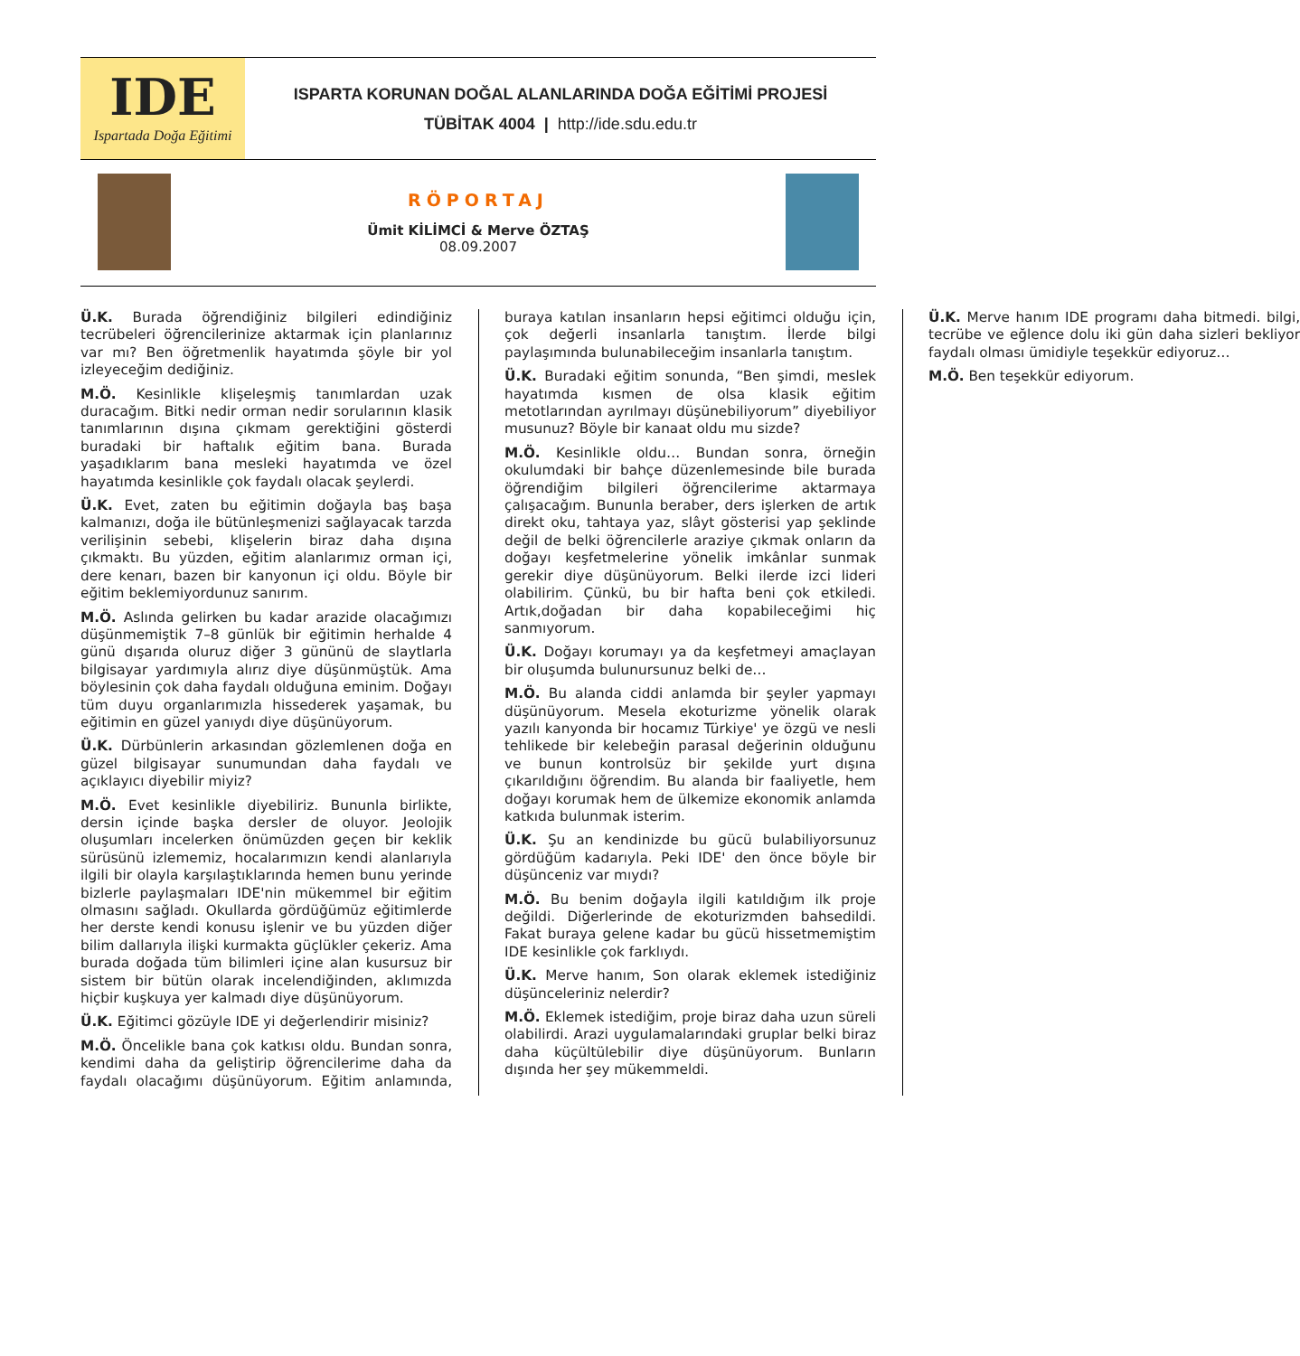IDE
Ispartada Doğa Eğitimi
ISPARTA KORUNAN DOĞAL ALANLARINDA DOĞA EĞİTİMİ PROJESİ
TÜBİTAK 4004 | http://ide.sdu.edu.tr
RÖPORTAJ
Ümit KİLİMCİ & Merve ÖZTAŞ
08.09.2007
Ü.K. Burada öğrendiğiniz bilgileri edindiğiniz tecrübeleri öğrencilerinize aktarmak için planlarınız var mı? Ben öğretmenlik hayatımda şöyle bir yol izleyeceğim dediğiniz.
M.Ö. Kesinlikle klişeleşmiş tanımlardan uzak duracağım. Bitki nedir orman nedir sorularının klasik tanımlarının dışına çıkmam gerektiğini gösterdi buradaki bir haftalık eğitim bana. Burada yaşadıklarım bana mesleki hayatımda ve özel hayatımda kesinlikle çok faydalı olacak şeylerdi.
Ü.K. Evet, zaten bu eğitimin doğayla baş başa kalmanızı, doğa ile bütünleşmenizi sağlayacak tarzda verilişinin sebebi, klişelerin biraz daha dışına çıkmaktı. Bu yüzden, eğitim alanlarımız orman içi, dere kenarı, bazen bir kanyonun içi oldu. Böyle bir eğitim beklemiyordunuz sanırım.
M.Ö. Aslında gelirken bu kadar arazide olacağımızı düşünmemiştik 7–8 günlük bir eğitimin herhalde 4 günü dışarıda oluruz diğer 3 gününü de slaytlarla bilgisayar yardımıyla alırız diye düşünmüştük. Ama böylesinin çok daha faydalı olduğuna eminim. Doğayı tüm duyu organlarımızla hissederek yaşamak, bu eğitimin en güzel yanıydı diye düşünüyorum.
Ü.K. Dürbünlerin arkasından gözlemlenen doğa en güzel bilgisayar sunumundan daha faydalı ve açıklayıcı diyebilir miyiz?
M.Ö. Evet kesinlikle diyebiliriz. Bununla birlikte, dersin içinde başka dersler de oluyor. Jeolojik oluşumları incelerken önümüzden geçen bir keklik sürüsünü izlememiz, hocalarımızın kendi alanlarıyla ilgili bir olayla karşılaştıklarında hemen bunu yerinde bizlerle paylaşmaları IDE'nin mükemmel bir eğitim olmasını sağladı. Okullarda gördüğümüz eğitimlerde her derste kendi konusu işlenir ve bu yüzden diğer bilim dallarıyla ilişki kurmakta güçlükler çekeriz. Ama burada doğada tüm bilimleri içine alan kusursuz bir sistem bir bütün olarak incelendiğinden, aklımızda hiçbir kuşkuya yer kalmadı diye düşünüyorum.
Ü.K. Eğitimci gözüyle IDE yi değerlendirir misiniz?
M.Ö. Öncelikle bana çok katkısı oldu. Bundan sonra, kendimi daha da geliştirip öğrencilerime daha da faydalı olacağımı düşünüyorum. Eğitim anlamında, buraya katılan insanların hepsi eğitimci olduğu için, çok değerli insanlarla tanıştım. İlerde bilgi paylaşımında bulunabileceğim insanlarla tanıştım.
Ü.K. Buradaki eğitim sonunda, “Ben şimdi, meslek hayatımda kısmen de olsa klasik eğitim metotlarından ayrılmayı düşünebiliyorum” diyebiliyor musunuz? Böyle bir kanaat oldu mu sizde?
M.Ö. Kesinlikle oldu… Bundan sonra, örneğin okulumdaki bir bahçe düzenlemesinde bile burada öğrendiğim bilgileri öğrencilerime aktarmaya çalışacağım. Bununla beraber, ders işlerken de artık direkt oku, tahtaya yaz, slâyt gösterisi yap şeklinde değil de belki öğrencilerle araziye çıkmak onların da doğayı keşfetmelerine yönelik imkânlar sunmak gerekir diye düşünüyorum. Belki ilerde izci lideri olabilirim. Çünkü, bu bir hafta beni çok etkiledi. Artık,doğadan bir daha kopabileceğimi hiç sanmıyorum.
Ü.K. Doğayı korumayı ya da keşfetmeyi amaçlayan bir oluşumda bulunursunuz belki de…
M.Ö. Bu alanda ciddi anlamda bir şeyler yapmayı düşünüyorum. Mesela ekoturizme yönelik olarak yazılı kanyonda bir hocamız Türkiye' ye özgü ve nesli tehlikede bir kelebeğin parasal değerinin olduğunu ve bunun kontrolsüz bir şekilde yurt dışına çıkarıldığını öğrendim. Bu alanda bir faaliyetle, hem doğayı korumak hem de ülkemize ekonomik anlamda katkıda bulunmak isterim.
Ü.K. Şu an kendinizde bu gücü bulabiliyorsunuz gördüğüm kadarıyla. Peki IDE' den önce böyle bir düşünceniz var mıydı?
M.Ö. Bu benim doğayla ilgili katıldığım ilk proje değildi. Diğerlerinde de ekoturizmden bahsedildi. Fakat buraya gelene kadar bu gücü hissetmemiştim IDE kesinlikle çok farklıydı.
Ü.K. Merve hanım, Son olarak eklemek istediğiniz düşünceleriniz nelerdir?
M.Ö. Eklemek istediğim, proje biraz daha uzun süreli olabilirdi. Arazi uygulamalarındaki gruplar belki biraz daha küçültülebilir diye düşünüyorum. Bunların dışında her şey mükemmeldi.
Ü.K. Merve hanım IDE programı daha bitmedi. bilgi, tecrübe ve eğlence dolu iki gün daha sizleri bekliyor faydalı olması ümidiyle teşekkür ediyoruz…
M.Ö. Ben teşekkür ediyorum.